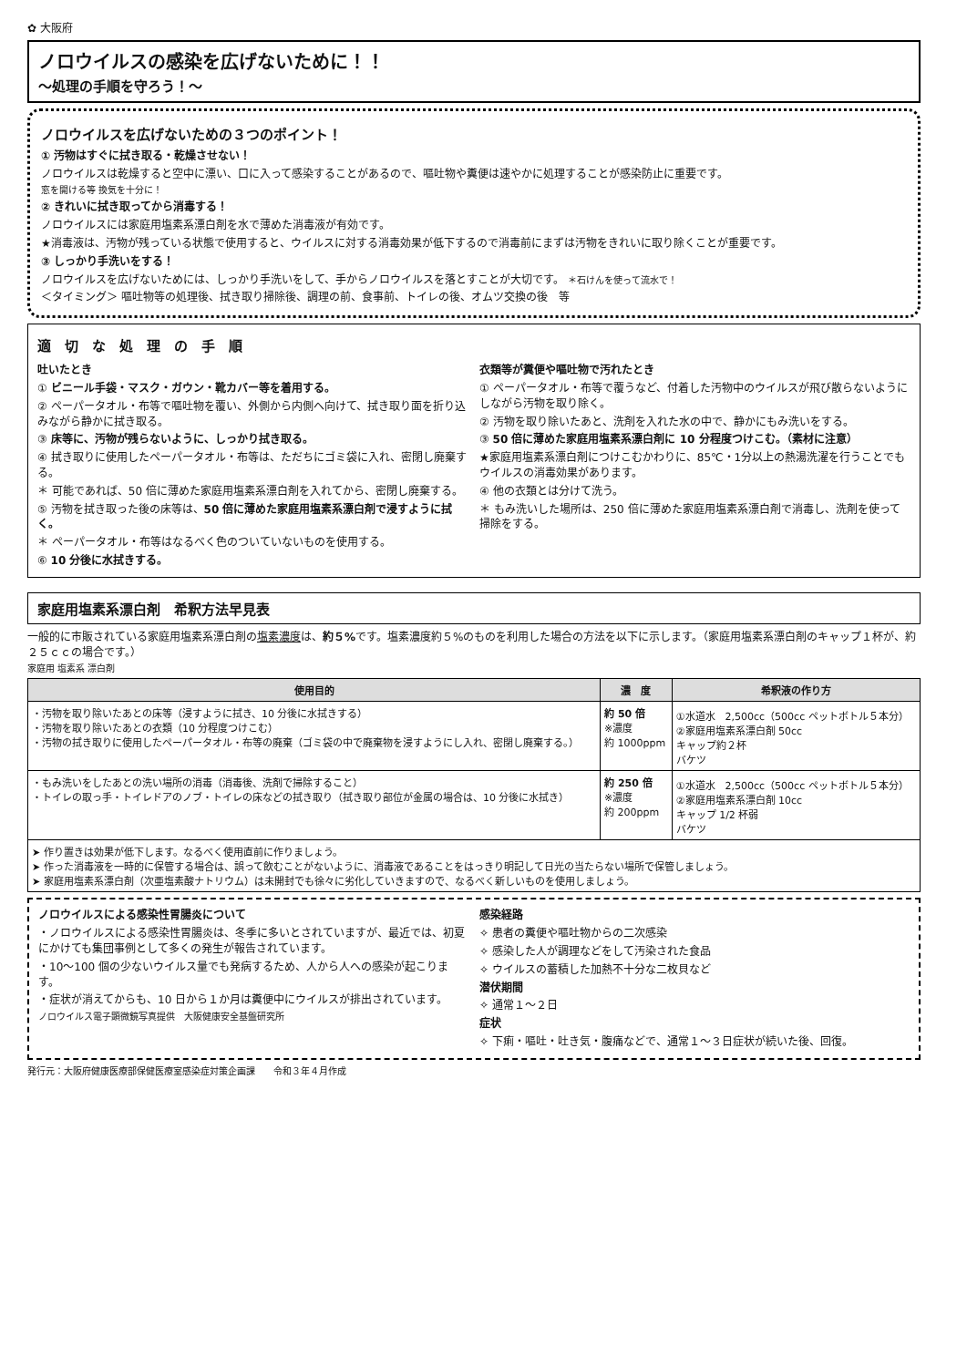✿ 大阪府
ノロウイルスの感染を広げないために！！
～処理の手順を守ろう！～
ノロウイルスを広げないための３つのポイント！
① 汚物はすぐに拭き取る・乾燥させない！
ノロウイルスは乾燥すると空中に漂い、口に入って感染することがあるので、嘔吐物や糞便は速やかに処理することが感染防止に重要です。
窓を開ける等 換気を十分に！
② きれいに拭き取ってから消毒する！
ノロウイルスには家庭用塩素系漂白剤を水で薄めた消毒液が有効です。
★消毒液は、汚物が残っている状態で使用すると、ウイルスに対する消毒効果が低下するので消毒前にまずは汚物をきれいに取り除くことが重要です。
③ しっかり手洗いをする！
ノロウイルスを広げないためには、しっかり手洗いをして、手からノロウイルスを落とすことが大切です。 ＊石けんを使って流水で！
＜タイミング＞ 嘔吐物等の処理後、拭き取り掃除後、調理の前、食事前、トイレの後、オムツ交換の後　等
適　切　な　処　理　の　手　順
吐いたとき
① ビニール手袋・マスク・ガウン・靴カバー等を着用する。
② ペーパータオル・布等で嘔吐物を覆い、外側から内側へ向けて、拭き取り面を折り込みながら静かに拭き取る。
③ 床等に、汚物が残らないように、しっかり拭き取る。
④ 拭き取りに使用したペーパータオル・布等は、ただちにゴミ袋に入れ、密閉し廃棄する。
＊ 可能であれば、50 倍に薄めた家庭用塩素系漂白剤を入れてから、密閉し廃棄する。
⑤ 汚物を拭き取った後の床等は、50 倍に薄めた家庭用塩素系漂白剤で浸すように拭く。
＊ ペーパータオル・布等はなるべく色のついていないものを使用する。
⑥ 10 分後に水拭きする。
衣類等が糞便や嘔吐物で汚れたとき
① ペーパータオル・布等で覆うなど、付着した汚物中のウイルスが飛び散らないようにしながら汚物を取り除く。
② 汚物を取り除いたあと、洗剤を入れた水の中で、静かにもみ洗いをする。
③ 50 倍に薄めた家庭用塩素系漂白剤に 10 分程度つけこむ。（素材に注意）
★家庭用塩素系漂白剤につけこむかわりに、85℃・1分以上の熱湯洗濯を行うことでもウイルスの消毒効果があります。
④ 他の衣類とは分けて洗う。
＊ もみ洗いした場所は、250 倍に薄めた家庭用塩素系漂白剤で消毒し、洗剤を使って掃除をする。
家庭用塩素系漂白剤　希釈方法早見表
一般的に市販されている家庭用塩素系漂白剤の塩素濃度は、約５% です。塩素濃度約５%のものを利用した場合の方法を以下に示します。（家庭用塩素系漂白剤のキャップ１杯が、約２５ｃｃの場合です。）
家庭用 塩素系 漂白剤
| 使用目的 | 濃 度 | 希釈液の作り方 |
| --- | --- | --- |
| ・汚物を取り除いたあとの床等（浸すように拭き、10 分後に水拭きする） ・汚物を取り除いたあとの衣類（10 分程度つけこむ） ・汚物の拭き取りに使用したペーパータオル・布等の廃棄（ゴミ袋の中で廃棄物を浸すようにし入れ、密閉し廃棄する。） | 約 50 倍 ※濃度 約 1000ppm | ①水道水 2,500cc（500cc ペットボトル５本分） ②家庭用塩素系漂白剤 50cc キャップ約２杯 バケツ |
| ・もみ洗いをしたあとの洗い場所の消毒（消毒後、洗剤で掃除すること） ・トイレの取っ手・トイレドアのノブ・トイレの床などの拭き取り（拭き取り部位が金属の場合は、10 分後に水拭き） | 約 250 倍 ※濃度 約 200ppm | ①水道水 2,500cc（500cc ペットボトル５本分） ②家庭用塩素系漂白剤 10cc キャップ 1/2 杯弱 バケツ |
| ➤ 作り置きは効果が低下します。なるべく使用直前に作りましょう。 ➤ 作った消毒液を一時的に保管する場合は、誤って飲むことがないように、消毒液であることをはっきり明記して日光の当たらない場所で保管しましょう。 ➤ 家庭用塩素系漂白剤（次亜塩素酸ナトリウム）は未開封でも徐々に劣化していきますので、なるべく新しいものを使用しましょう。 | | |
ノロウイルスによる感染性胃腸炎について
・ノロウイルスによる感染性胃腸炎は、冬季に多いとされていますが、最近では、初夏にかけても集団事例として多くの発生が報告されています。
・10～100 個の少ないウイルス量でも発病するため、人から人への感染が起こります。
・症状が消えてからも、10 日から１か月は糞便中にウイルスが排出されています。
ノロウイルス電子顕微鏡写真提供　大阪健康安全基盤研究所
感染経路
✧ 患者の糞便や嘔吐物からの二次感染
✧ 感染した人が調理などをして汚染された食品
✧ ウイルスの蓄積した加熱不十分な二枚貝など
潜伏期間
✧ 通常１～２日
症状
✧ 下痢・嘔吐・吐き気・腹痛などで、通常１～３日症状が続いた後、回復。
発行元：大阪府健康医療部保健医療室感染症対策企画課　　令和３年４月作成